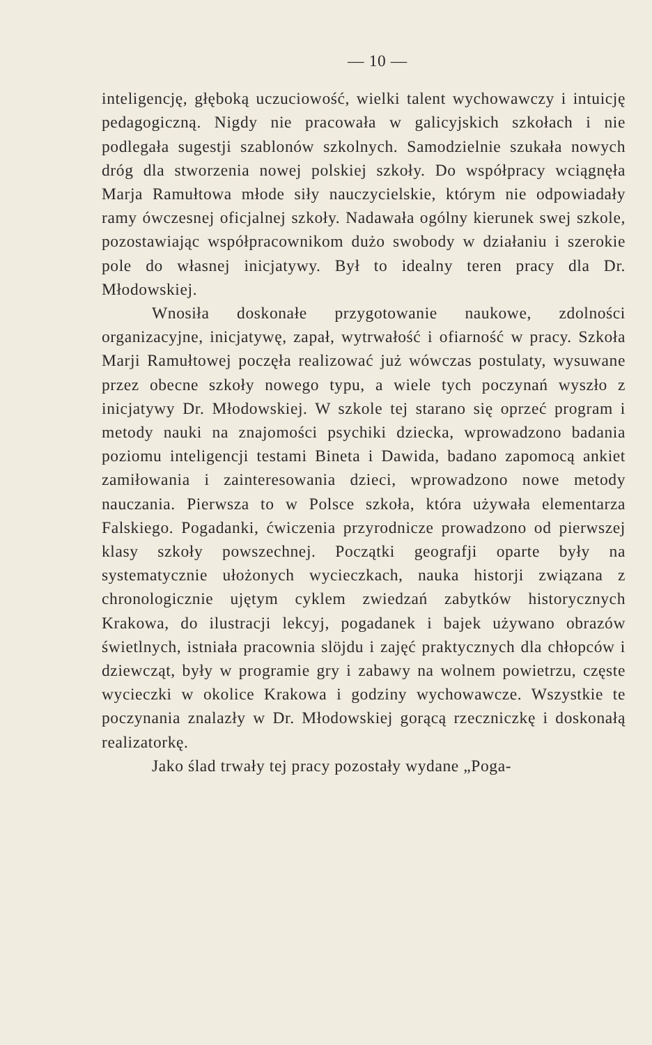— 10 —
inteligencję, głęboką uczuciowość, wielki talent wychowawczy i intuicję pedagogiczną. Nigdy nie pracowała w galicyjskich szkołach i nie podlegała sugestji szablonów szkolnych. Samodzielnie szukała nowych dróg dla stworzenia nowej polskiej szkoły. Do współpracy wciągnęła Marja Ramułtowa młode siły nauczycielskie, którym nie odpowiadały ramy ówczesnej oficjalnej szkoły. Nadawała ogólny kierunek swej szkole, pozostawiając współpracownikom dużo swobody w działaniu i szerokie pole do własnej inicjatywy. Był to idealny teren pracy dla Dr. Młodowskiej.
Wnosiła doskonałe przygotowanie naukowe, zdolności organizacyjne, inicjatywę, zapał, wytrwałość i ofiarność w pracy. Szkoła Marji Ramułtowej poczęła realizować już wówczas postulaty, wysuwane przez obecne szkoły nowego typu, a wiele tych poczynań wyszło z inicjatywy Dr. Młodowskiej. W szkole tej starano się oprzeć program i metody nauki na znajomości psychiki dziecka, wprowadzono badania poziomu inteligencji testami Bineta i Dawida, badano zapomocą ankiet zamiłowania i zainteresowania dzieci, wprowadzono nowe metody nauczania. Pierwsza to w Polsce szkoła, która używała elementarza Falskiego. Pogadanki, ćwiczenia przyrodnicze prowadzono od pierwszej klasy szkoły powszechnej. Początki geografji oparte były na systematycznie ułożonych wycieczkach, nauka historji związana z chronologicznie ujętym cyklem zwiedzań zabytków historycznych Krakowa, do ilustracji lekcyj, pogadanek i bajek używano obrazów świetlnych, istniała pracownia slöjdu i zajęć praktycznych dla chłopców i dziewcząt, były w programie gry i zabawy na wolnem powietrzu, częste wycieczki w okolice Krakowa i godziny wychowawcze. Wszystkie te poczynania znalazły w Dr. Młodowskiej gorącą rzeczniczkę i doskonałą realizatorkę.
Jako ślad trwały tej pracy pozostały wydane „Poga-